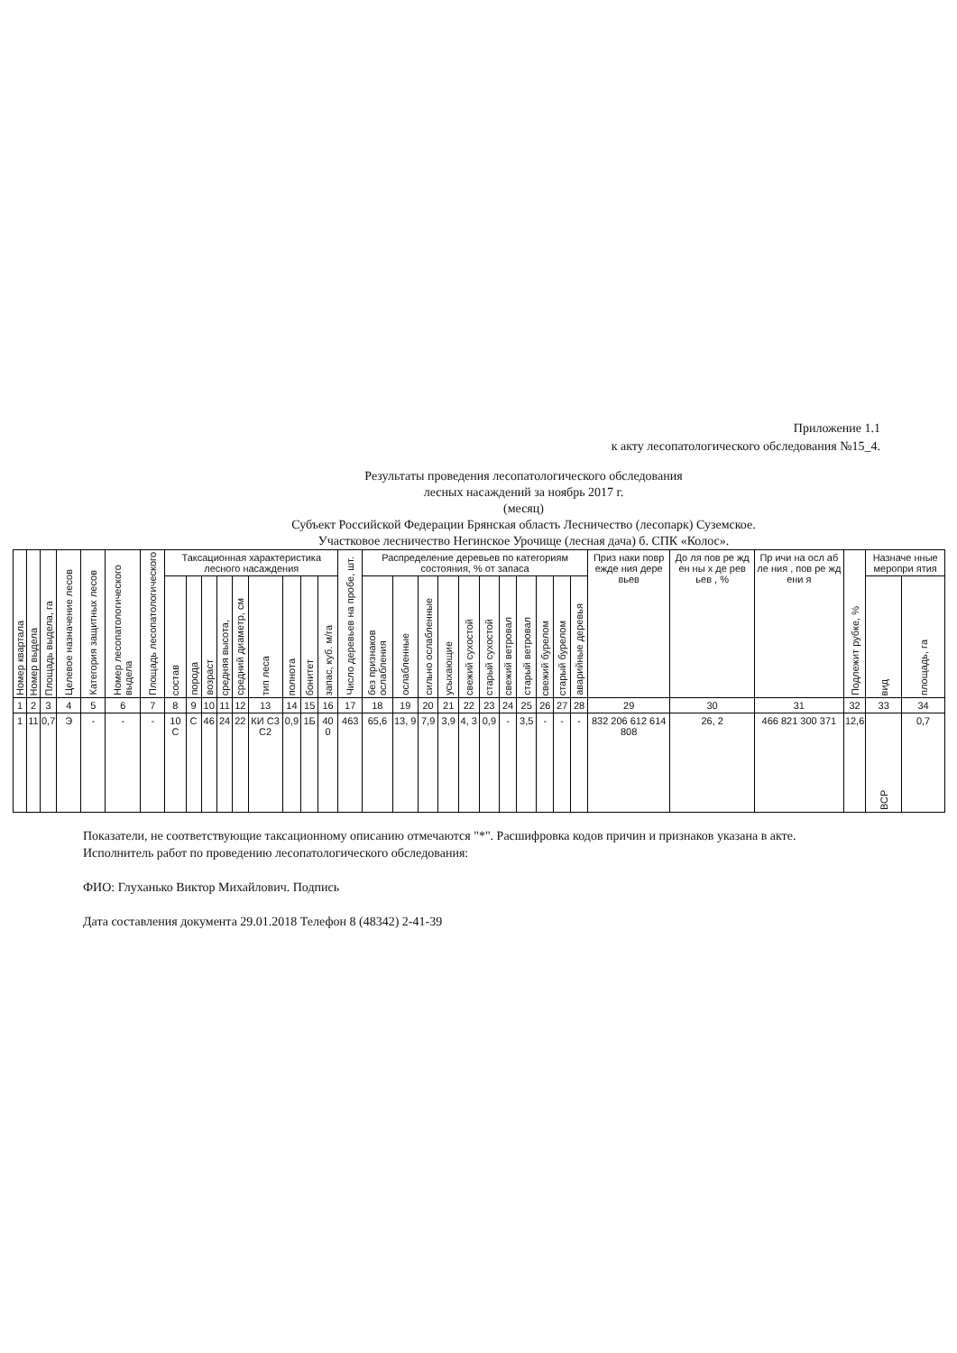Приложение 1.1
к акту лесопатологического обследования №15_4.
Результаты проведения лесопатологического обследования
лесных насаждений за ноябрь 2017 г.
(месяц)
Субъект Российской Федерации Брянская область Лесничество (лесопарк) Суземское.
Участковое лесничество Негинское Урочище (лесная дача) б. СПК «Колос».
| Номер квартала | Номер выдела | Площадь выдела, га | Целевое назначение лесов | Категория защитных лесов | Номер лесопатологического выдела | Площадь лесопатологического | Таксационная характеристика лесного насаждения | | | | | | | | | Число деревьев на пробе, шт. | Распределение деревьев по категориям состояния, % от запаса | | | | | | | | | | | Приз наки повр ежде ния дере вьев | До ля пов ре жд ен ны х де рев ьев , % | Пр ичи на осл аб ле ния , пов ре жд ени я | Подлежит рубке, % | Назначе нные меропри ятия | |
| --- | --- | --- | --- | --- | --- | --- | --- | --- | --- | --- | --- | --- | --- | --- | --- | --- | --- | --- | --- | --- | --- | --- | --- | --- | --- | --- | --- | --- | --- | --- | --- | --- | --- |
| | | | | | | | состав | порода | возраст | средняя высота, | средний диаметр, см | тип леса | полнота | бонитет | запас, куб. м/га | | без признаков ослабления | ослабленные | сильно ослабленные | усыхающие | свежий сухостой | старый сухостой | свежий ветровал | старый ветровал | свежий бурелом | старый бурелом | аварийные деревья | | | | | вид | площадь, га |
| 1 | 2 | 3 | 4 | 5 | 6 | 7 | 8 | 9 | 10 | 11 | 12 | 13 | 14 | 15 | 16 | 17 | 18 | 19 | 20 | 21 | 22 | 23 | 24 | 25 | 26 | 27 | 28 | 29 | 30 | 31 | 32 | 33 | 34 |
| 1 | 11 | 0,7 | Э | - | - | - | 10 С | С | 46 | 24 | 22 | КИ С3 С2 | 0,9 | 1Б | 40 0 | 463 | 65,6 | 13, 9 | 7,9 | 3,9 | 4, 3 | 0,9 | - | 3,5 | - | - | - | 832 206 612 614 808 | 26, 2 | 466 821 300 371 | 12,6 | ВСР | 0,7 |
Показатели, не соответствующие таксационному описанию отмечаются "*". Расшифровка кодов причин и признаков указана в акте.
Исполнитель работ по проведению лесопатологического обследования:
ФИО: Глуханько Виктор Михайлович. Подпись
Дата составления документа 29.01.2018 Телефон 8 (48342) 2-41-39